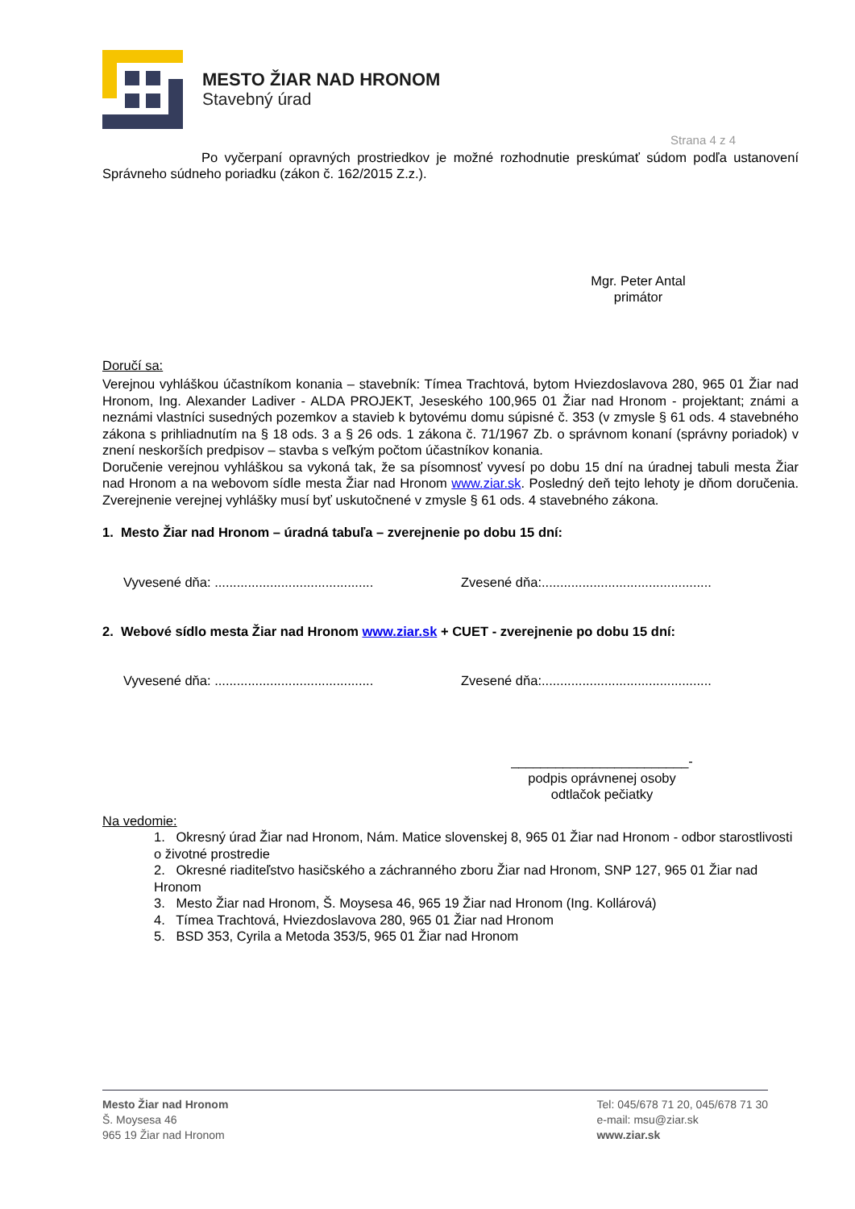MESTO ŽIAR NAD HRONOM
Stavebný úrad
Strana 4 z 4
Po vyčerpaní opravných prostriedkov je možné rozhodnutie preskúmať súdom podľa ustanovení Správneho súdneho poriadku (zákon č. 162/2015 Z.z.).
Mgr. Peter Antal
primátor
Doručí sa:
Verejnou vyhláškou účastníkom konania – stavebník: Tímea Trachtová, bytom Hviezdoslavova 280, 965 01 Žiar nad Hronom, Ing. Alexander Ladiver - ALDA PROJEKT, Jeseského 100,965 01 Žiar nad Hronom - projektant; známi a neznámi vlastníci susedných pozemkov a stavieb k bytovému domu súpisné č. 353 (v zmysle § 61 ods. 4 stavebného zákona s prihliadnutím na § 18 ods. 3 a § 26 ods. 1 zákona č. 71/1967 Zb. o správnom konaní (správny poriadok) v znení neskorších predpisov – stavba s veľkým počtom účastníkov konania.
Doručenie verejnou vyhláškou sa vykoná tak, že sa písomnosť vyvesí po dobu 15 dní na úradnej tabuli mesta Žiar nad Hronom a na webovom sídle mesta Žiar nad Hronom www.ziar.sk. Posledný deň tejto lehoty je dňom doručenia. Zverejnenie verejnej vyhlášky musí byť uskutočnené v zmysle § 61 ods. 4 stavebného zákona.
1. Mesto Žiar nad Hronom – úradná tabuľa – zverejnenie po dobu 15 dní:
Vyvesené dňa: ........................................... Zvesené dňa:..............................................
2. Webové sídlo mesta Žiar nad Hronom www.ziar.sk + CUET - zverejnenie po dobu 15 dní:
Vyvesené dňa: ........................................... Zvesené dňa:..............................................
________________________-
podpis oprávnenej osoby
odtlačok pečiatky
Na vedomie:
1. Okresný úrad Žiar nad Hronom, Nám. Matice slovenskej 8, 965 01 Žiar nad Hronom - odbor starostlivosti o životné prostredie
2. Okresné riaditeľstvo hasičského a záchranného zboru Žiar nad Hronom, SNP 127, 965 01 Žiar nad Hronom
3. Mesto Žiar nad Hronom, Š. Moysesa 46, 965 19 Žiar nad Hronom (Ing. Kollárová)
4. Tímea Trachtová, Hviezdoslavova 280, 965 01 Žiar nad Hronom
5. BSD 353, Cyrila a Metoda 353/5, 965 01 Žiar nad Hronom
Mesto Žiar nad Hronom
Š. Moysesa 46
965 19 Žiar nad Hronom
Tel: 045/678 71 20, 045/678 71 30
e-mail: msu@ziar.sk
www.ziar.sk